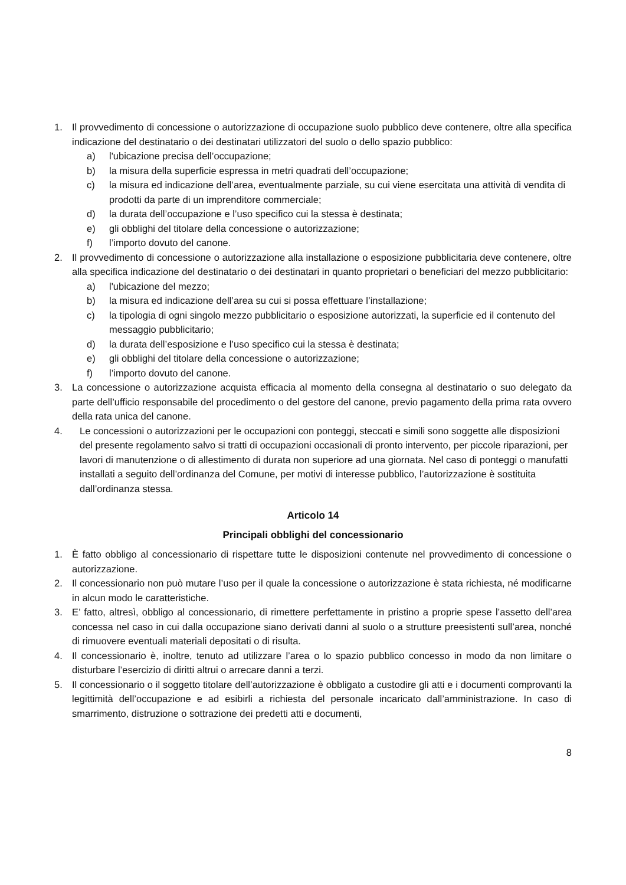1. Il provvedimento di concessione o autorizzazione di occupazione suolo pubblico deve contenere, oltre alla specifica indicazione del destinatario o dei destinatari utilizzatori del suolo o dello spazio pubblico:
a) l'ubicazione precisa dell’occupazione;
b) la misura della superficie espressa in metri quadrati dell’occupazione;
c) la misura ed indicazione dell’area, eventualmente parziale, su cui viene esercitata una attività di vendita di prodotti da parte di un imprenditore commerciale;
d) la durata dell’occupazione e l’uso specifico cui la stessa è destinata;
e) gli obblighi del titolare della concessione o autorizzazione;
f) l’importo dovuto del canone.
2. Il provvedimento di concessione o autorizzazione alla installazione o esposizione pubblicitaria deve contenere, oltre alla specifica indicazione del destinatario o dei destinatari in quanto proprietari o beneficiari del mezzo pubblicitario:
a) l'ubicazione del mezzo;
b) la misura ed indicazione dell’area su cui si possa effettuare l’installazione;
c) la tipologia di ogni singolo mezzo pubblicitario o esposizione autorizzati, la superficie ed il contenuto del messaggio pubblicitario;
d) la durata dell’esposizione e l’uso specifico cui la stessa è destinata;
e) gli obblighi del titolare della concessione o autorizzazione;
f) l’importo dovuto del canone.
3. La concessione o autorizzazione acquista efficacia al momento della consegna al destinatario o suo delegato da parte dell’ufficio responsabile del procedimento o del gestore del canone, previo pagamento della prima rata ovvero della rata unica del canone.
4. Le concessioni o autorizzazioni per le occupazioni con ponteggi, steccati e simili sono soggette alle disposizioni del presente regolamento salvo si tratti di occupazioni occasionali di pronto intervento, per piccole riparazioni, per lavori di manutenzione o di allestimento di durata non superiore ad una giornata. Nel caso di ponteggi o manufatti installati a seguito dell’ordinanza del Comune, per motivi di interesse pubblico, l’autorizzazione è sostituita dall’ordinanza stessa.
Articolo 14
Principali obblighi del concessionario
1. È fatto obbligo al concessionario di rispettare tutte le disposizioni contenute nel provvedimento di concessione o autorizzazione.
2. Il concessionario non può mutare l’uso per il quale la concessione o autorizzazione è stata richiesta, né modificarne in alcun modo le caratteristiche.
3. E’ fatto, altresì, obbligo al concessionario, di rimettere perfettamente in pristino a proprie spese l’assetto dell’area concessa nel caso in cui dalla occupazione siano derivati danni al suolo o a strutture preesistenti sull’area, nonché di rimuovere eventuali materiali depositati o di risulta.
4. Il concessionario è, inoltre, tenuto ad utilizzare l’area o lo spazio pubblico concesso in modo da non limitare o disturbare l’esercizio di diritti altrui o arrecare danni a terzi.
5. Il concessionario o il soggetto titolare dell’autorizzazione è obbligato a custodire gli atti e i documenti comprovanti la legittimità dell’occupazione e ad esibirli a richiesta del personale incaricato dall’amministrazione. In caso di smarrimento, distruzione o sottrazione dei predetti atti e documenti,
8